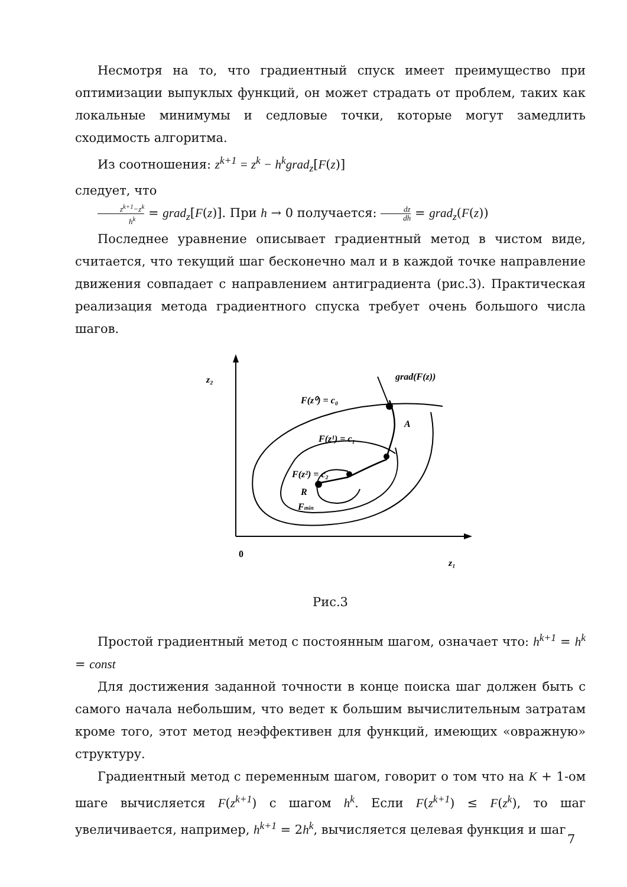Несмотря на то, что градиентный спуск имеет преимущество при оптимизации выпуклых функций, он может страдать от проблем, таких как локальные минимумы и седловые точки, которые могут замедлить сходимость алгоритма.
Из соотношения: z<sup>k+1</sup> = z<sup>k</sup> − h<sup>k</sup>grad<sub>z</sub>[F(z)]
следует, что
z<sup>k+1</sup>−z<sup>k</sup> h<sup>k</sup> = grad<sub>z</sub>[F(z)]. При h → 0 получается: dz dh = grad<sub>z</sub>(F(z))
Последнее уравнение описывает градиентный метод в чистом виде, считается, что текущий шаг бесконечно мал и в каждой точке направление движения совпадает с направлением антиградиента (рис.3). Практическая реализация метода градиентного спуска требует очень большого числа шагов.
z₂
0
z₁
grad(F(z))
F(z⁰) = c₀
A
F(z¹) = c₁
F(z²) = c₂
R
Fmin
Рис.3
Простой градиентный метод с постоянным шагом, означает что: h<sup>k+1</sup> = h<sup>k</sup> = const
Для достижения заданной точности в конце поиска шаг должен быть с самого начала небольшим, что ведет к большим вычислительным затратам кроме того, этот метод неэффективен для функций, имеющих «овражную» структуру.
Градиентный метод с переменным шагом, говорит о том что на K + 1-ом шаге вычисляется F(z<sup>k+1</sup>) с шагом h<sup>k</sup>. Если F(z<sup>k+1</sup>) ≤ F(z<sup>k</sup>), то шаг увеличивается, например, h<sup>k+1</sup> = 2h<sup>k</sup>, вычисляется целевая функция и шаг
7